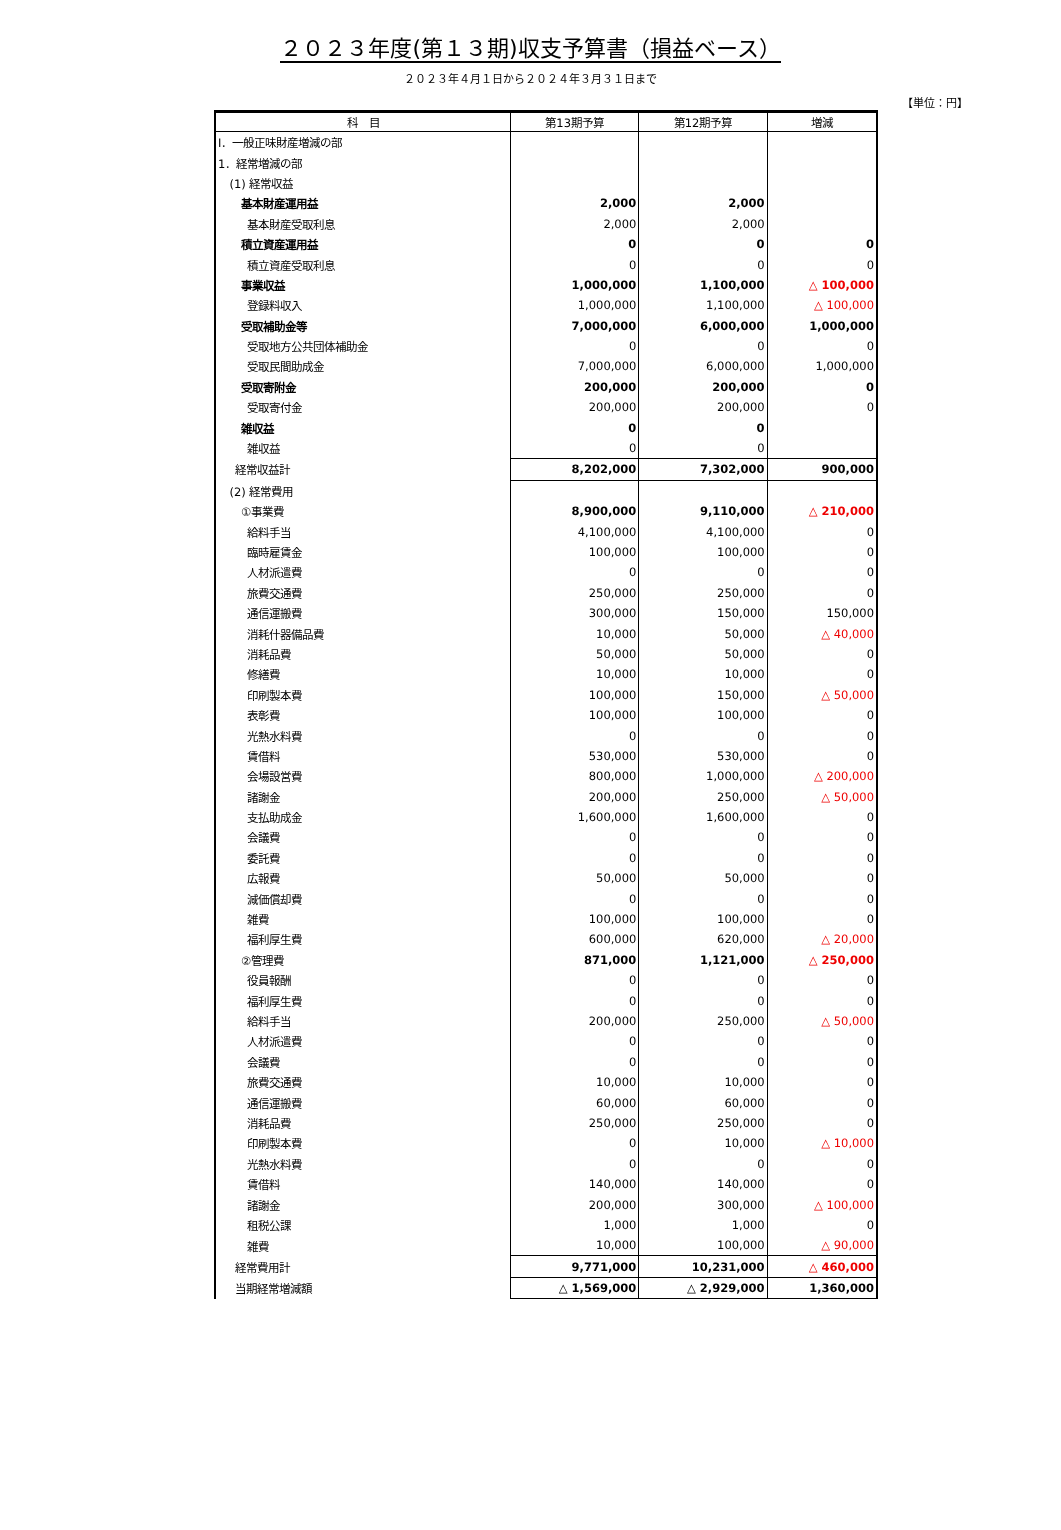２０２３年度(第１３期)収支予算書（損益ベース）
２０２３年４月１日から２０２４年３月３１日まで
【単位：円】
| 科 目 | 第13期予算 | 第12期予算 | 増減 |
| --- | --- | --- | --- |
| Ⅰ．一般正味財産増減の部 | | | |
| 1．経常増減の部 | | | |
| (1) 経常収益 | | | |
| 基本財産運用益 | 2,000 | 2,000 | |
| 基本財産受取利息 | 2,000 | 2,000 | |
| 積立資産運用益 | 0 | 0 | 0 |
| 積立資産受取利息 | 0 | 0 | 0 |
| 事業収益 | 1,000,000 | 1,100,000 | △ 100,000 |
| 登録料収入 | 1,000,000 | 1,100,000 | △ 100,000 |
| 受取補助金等 | 7,000,000 | 6,000,000 | 1,000,000 |
| 受取地方公共団体補助金 | 0 | 0 | 0 |
| 受取民間助成金 | 7,000,000 | 6,000,000 | 1,000,000 |
| 受取寄附金 | 200,000 | 200,000 | 0 |
| 受取寄付金 | 200,000 | 200,000 | 0 |
| 雑収益 | 0 | 0 | |
| 雑収益 | 0 | 0 | |
| 経常収益計 | 8,202,000 | 7,302,000 | 900,000 |
| (2) 経常費用 | | | |
| ①事業費 | 8,900,000 | 9,110,000 | △ 210,000 |
| 給料手当 | 4,100,000 | 4,100,000 | 0 |
| 臨時雇賃金 | 100,000 | 100,000 | 0 |
| 人材派遣費 | 0 | 0 | 0 |
| 旅費交通費 | 250,000 | 250,000 | 0 |
| 通信運搬費 | 300,000 | 150,000 | 150,000 |
| 消耗什器備品費 | 10,000 | 50,000 | △ 40,000 |
| 消耗品費 | 50,000 | 50,000 | 0 |
| 修繕費 | 10,000 | 10,000 | 0 |
| 印刷製本費 | 100,000 | 150,000 | △ 50,000 |
| 表彰費 | 100,000 | 100,000 | 0 |
| 光熱水料費 | 0 | 0 | 0 |
| 賃借料 | 530,000 | 530,000 | 0 |
| 会場設営費 | 800,000 | 1,000,000 | △ 200,000 |
| 諸謝金 | 200,000 | 250,000 | △ 50,000 |
| 支払助成金 | 1,600,000 | 1,600,000 | 0 |
| 会議費 | 0 | 0 | 0 |
| 委託費 | 0 | 0 | 0 |
| 広報費 | 50,000 | 50,000 | 0 |
| 減価償却費 | 0 | 0 | 0 |
| 雑費 | 100,000 | 100,000 | 0 |
| 福利厚生費 | 600,000 | 620,000 | △ 20,000 |
| ②管理費 | 871,000 | 1,121,000 | △ 250,000 |
| 役員報酬 | 0 | 0 | 0 |
| 福利厚生費 | 0 | 0 | 0 |
| 給料手当 | 200,000 | 250,000 | △ 50,000 |
| 人材派遣費 | 0 | 0 | 0 |
| 会議費 | 0 | 0 | 0 |
| 旅費交通費 | 10,000 | 10,000 | 0 |
| 通信運搬費 | 60,000 | 60,000 | 0 |
| 消耗品費 | 250,000 | 250,000 | 0 |
| 印刷製本費 | 0 | 10,000 | △ 10,000 |
| 光熱水料費 | 0 | 0 | 0 |
| 賃借料 | 140,000 | 140,000 | 0 |
| 諸謝金 | 200,000 | 300,000 | △ 100,000 |
| 租税公課 | 1,000 | 1,000 | 0 |
| 雑費 | 10,000 | 100,000 | △ 90,000 |
| 経常費用計 | 9,771,000 | 10,231,000 | △ 460,000 |
| 当期経常増減額 | △ 1,569,000 | △ 2,929,000 | 1,360,000 |